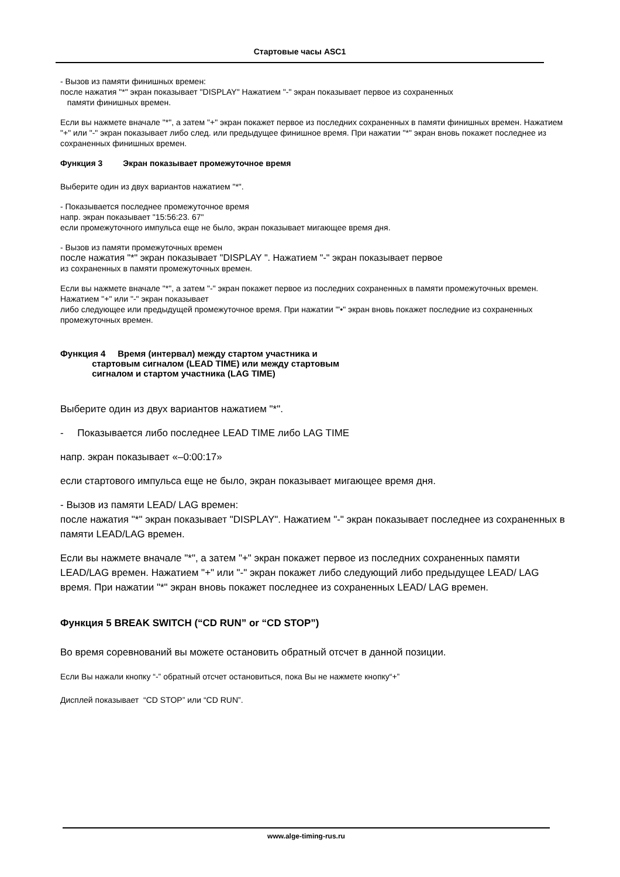Стартовые часы ASC1
- Вызов из памяти финишных времен:
после нажатия "*" экран показывает "DISPLAY" Нажатием "-" экран показывает первое из сохраненных
памяти финишных времен.
Если вы нажмете вначале "*", а затем "+" экран покажет первое из последних сохраненных в памяти финишных времен. Нажатием "+" или "-" экран показывает либо след. или предыдущее финишное время. При нажатии "*" экран вновь покажет последнее из сохраненных финишных времен.
Функция 3 Экран показывает промежуточное время
Выберите один из двух вариантов нажатием "*".
- Показывается последнее промежуточное время
напр. экран показывает "15:56:23. 67"
если промежуточного импульса еще не было, экран показывает мигающее время дня.
- Вызов из памяти промежуточных времен
после нажатия "*" экран показывает "DISPLAY ". Нажатием "-" экран показывает первое
из сохраненных в памяти промежуточных времен.
Если вы нажмете вначале "*", а затем "-" экран покажет первое из последних сохраненных в памяти промежуточных времен. Нажатием "+" или "-" экран показывает
либо следующее или предыдущей промежуточное время. При нажатии "'•" экран вновь покажет последние из сохраненных промежуточных времен.
Функция 4 Время (интервал) между стартом участника и
стартовым сигналом (LEAD TIME) или между стартовым
сигналом и стартом участника (LAG TIME)
Выберите один из двух вариантов нажатием "*".
- Показывается либо последнее LEAD TIME либо LAG TIME
напр. экран показывает «–0:00:17»
если стартового импульса еще не было, экран показывает мигающее время дня.
- Вызов из памяти LEAD/ LAG времен:
после нажатия "*" экран показывает "DISPLAY". Нажатием "-" экран показывает последнее из сохраненных в памяти LEAD/LAG времен.
Если вы нажмете вначале "*", а затем "+" экран покажет первое из последних сохраненных памяти LEAD/LAG времен. Нажатием "+" или "-" экран покажет либо следующий либо предыдущее LEAD/ LAG время. При нажатии "*" экран вновь покажет последнее из сохраненных LEAD/ LAG времен.
Функция 5 BREAK SWITCH (“CD RUN” or “CD STOP”)
Во время соревнований вы можете остановить обратный отсчет в данной позиции.
Если Вы нажали кнопку “-” обратный отсчет остановиться, пока Вы не нажмете кнопку“+”
Дисплей показывает “CD STOP” или “CD RUN”.
www.alge-timing-rus.ru